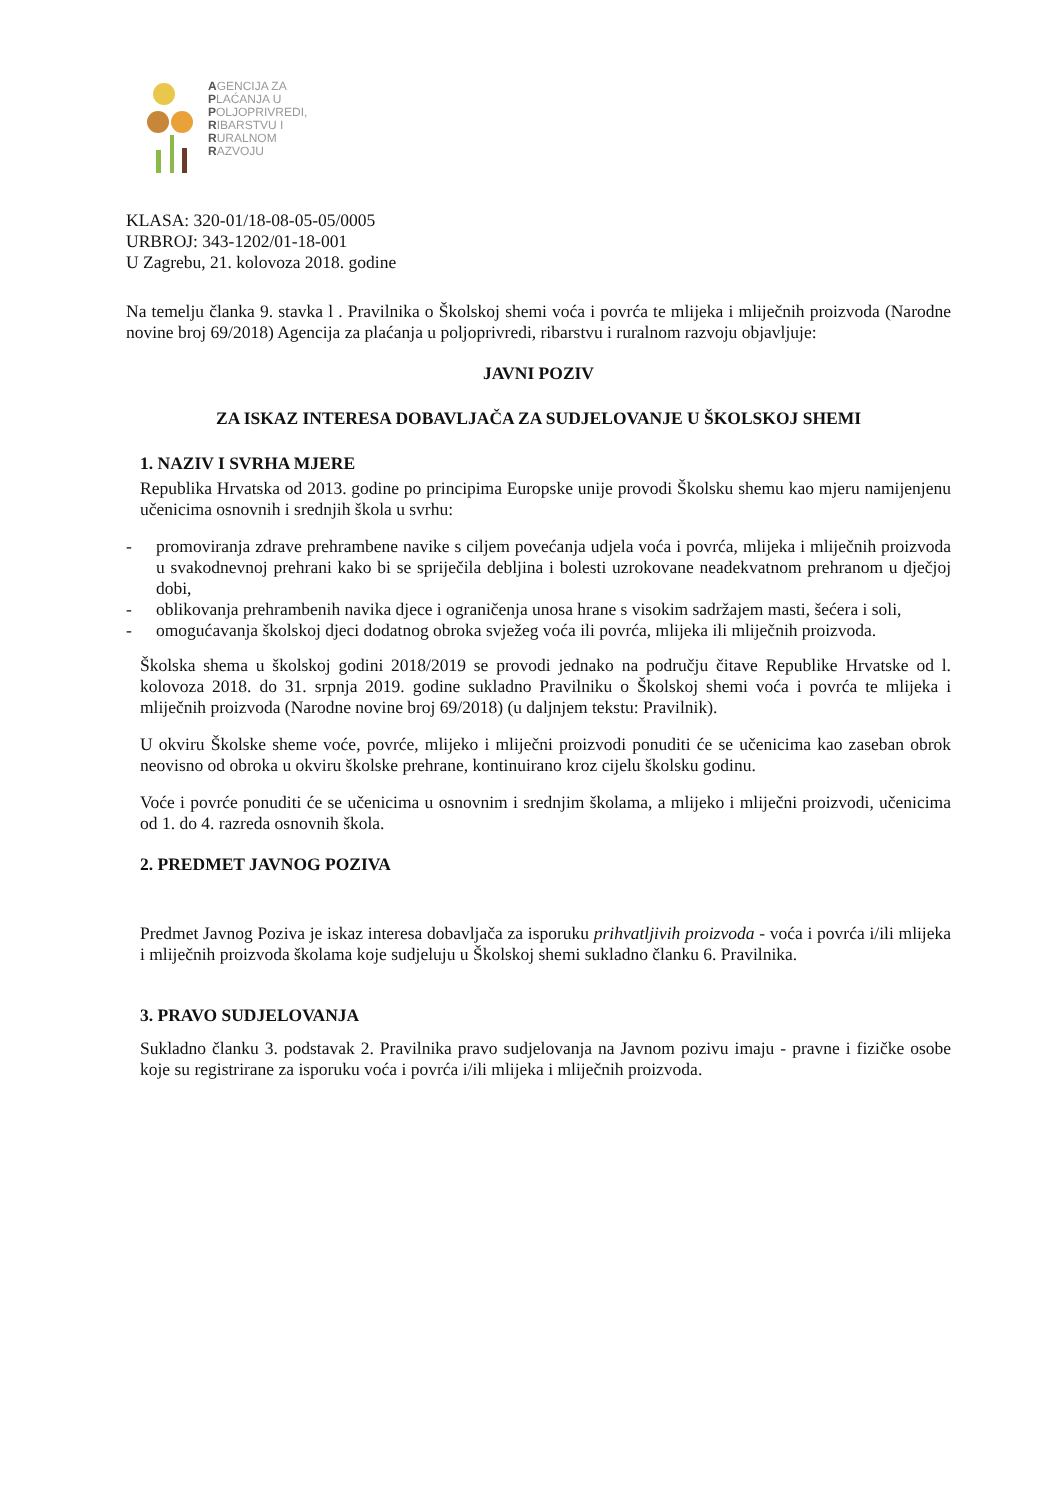AGENCIJA ZA
PLAĆANJA U
POLJOPRIVREDI,
RIBARSTVU I
RURALNOM
RAZVOJU
KLASA: 320-01/18-08-05-05/0005
URBROJ: 343-1202/01-18-001
U Zagrebu, 21. kolovoza 2018. godine
Na temelju članka 9. stavka l . Pravilnika o Školskoj shemi voća i povrća te mlijeka i mliječnih proizvoda (Narodne novine broj 69/2018) Agencija za plaćanja u poljoprivredi, ribarstvu i ruralnom razvoju objavljuje:
JAVNI POZIV
ZA ISKAZ INTERESA DOBAVLJAČA ZA SUDJELOVANJE U ŠKOLSKOJ SHEMI
1. NAZIV I SVRHA MJERE
Republika Hrvatska od 2013. godine po principima Europske unije provodi Školsku shemu kao mjeru namijenjenu učenicima osnovnih i srednjih škola u svrhu:
- promoviranja zdrave prehrambene navike s ciljem povećanja udjela voća i povrća, mlijeka i mliječnih proizvoda u svakodnevnoj prehrani kako bi se spriječila debljina i bolesti uzrokovane neadekvatnom prehranom u dječjoj dobi,
- oblikovanja prehrambenih navika djece i ograničenja unosa hrane s visokim sadržajem masti, šećera i soli,
- omogućavanja školskoj djeci dodatnog obroka svježeg voća ili povrća, mlijeka ili mliječnih proizvoda.
Školska shema u školskoj godini 2018/2019 se provodi jednako na području čitave Republike Hrvatske od l. kolovoza 2018. do 31. srpnja 2019. godine sukladno Pravilniku o Školskoj shemi voća i povrća te mlijeka i mliječnih proizvoda (Narodne novine broj 69/2018) (u daljnjem tekstu: Pravilnik).
U okviru Školske sheme voće, povrće, mlijeko i mliječni proizvodi ponuditi će se učenicima kao zaseban obrok neovisno od obroka u okviru školske prehrane, kontinuirano kroz cijelu školsku godinu.
Voće i povrće ponuditi će se učenicima u osnovnim i srednjim školama, a mlijeko i mliječni proizvodi, učenicima od 1. do 4. razreda osnovnih škola.
2. PREDMET JAVNOG POZIVA
Predmet Javnog Poziva je iskaz interesa dobavljača za isporuku prihvatljivih proizvoda - voća i povrća i/ili mlijeka i mliječnih proizvoda školama koje sudjeluju u Školskoj shemi sukladno članku 6. Pravilnika.
3. PRAVO SUDJELOVANJA
Sukladno članku 3. podstavak 2. Pravilnika pravo sudjelovanja na Javnom pozivu imaju - pravne i fizičke osobe koje su registrirane za isporuku voća i povrća i/ili mlijeka i mliječnih proizvoda.